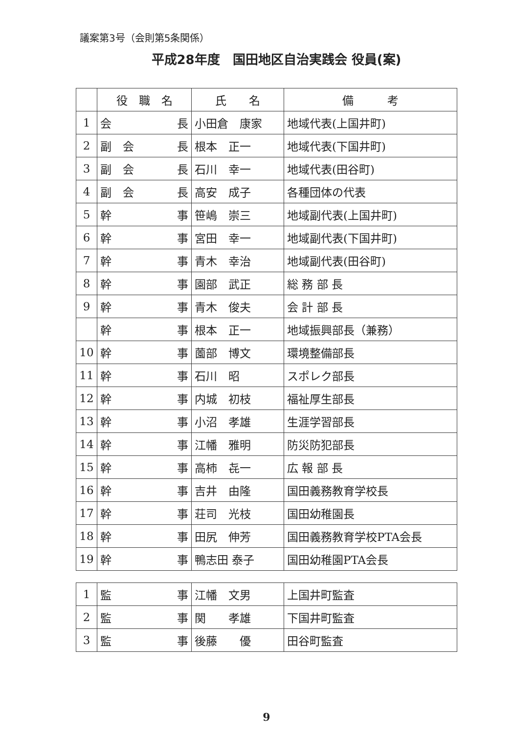議案第3号（会則第5条関係）
平成28年度　国田地区自治実践会 役員(案)
| | 役 職 名 | 氏 名 | 備 考 |
| --- | --- | --- | --- |
| 1 | 会 長 | 小田倉 康家 | 地域代表(上国井町) |
| 2 | 副 会 長 | 根本 正一 | 地域代表(下国井町) |
| 3 | 副 会 長 | 石川 幸一 | 地域代表(田谷町) |
| 4 | 副 会 長 | 高安 成子 | 各種団体の代表 |
| 5 | 幹 事 | 笹嶋 崇三 | 地域副代表(上国井町) |
| 6 | 幹 事 | 宮田 幸一 | 地域副代表(下国井町) |
| 7 | 幹 事 | 青木 幸治 | 地域副代表(田谷町) |
| 8 | 幹 事 | 園部 武正 | 総 務 部 長 |
| 9 | 幹 事 | 青木 俊夫 | 会 計 部 長 |
| | 幹 事 | 根本 正一 | 地域振興部長（兼務） |
| 10 | 幹 事 | 薗部 博文 | 環境整備部長 |
| 11 | 幹 事 | 石川 昭 | スポレク部長 |
| 12 | 幹 事 | 内城 初枝 | 福祉厚生部長 |
| 13 | 幹 事 | 小沼 孝雄 | 生涯学習部長 |
| 14 | 幹 事 | 江幡 雅明 | 防災防犯部長 |
| 15 | 幹 事 | 高柿 㐂一 | 広 報 部 長 |
| 16 | 幹 事 | 吉井 由隆 | 国田義務教育学校長 |
| 17 | 幹 事 | 荘司 光枝 | 国田幼稚園長 |
| 18 | 幹 事 | 田尻 伸芳 | 国田義務教育学校PTA会長 |
| 19 | 幹 事 | 鴨志田 泰子 | 国田幼稚園PTA会長 |
| 1 | 監 事 | 江幡 文男 | 上国井町監査 |
| 2 | 監 事 | 関 孝雄 | 下国井町監査 |
| 3 | 監 事 | 後藤 優 | 田谷町監査 |
9